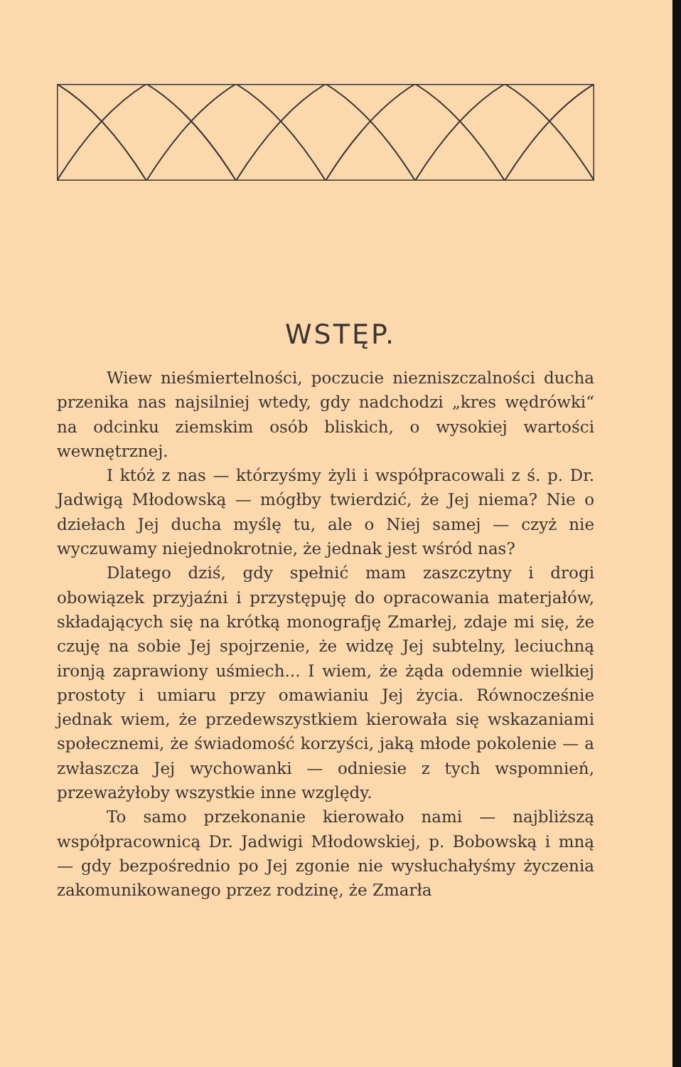WSTĘP.
Wiew nieśmiertelności, poczucie niezniszczalności ducha przenika nas najsilniej wtedy, gdy nadchodzi „kres wędrówki“ na odcinku ziemskim osób bliskich, o wysokiej wartości wewnętrznej.
I któż z nas — którzyśmy żyli i współpracowali z ś. p. Dr. Jadwigą Młodowską — mógłby twierdzić, że Jej niema? Nie o dziełach Jej ducha myślę tu, ale o Niej samej — czyż nie wyczuwamy niejednokrotnie, że jednak jest wśród nas?
Dlatego dziś, gdy spełnić mam zaszczytny i drogi obowiązek przyjaźni i przystępuję do opracowania materjałów, składających się na krótką monografję Zmarłej, zdaje mi się, że czuję na sobie Jej spojrzenie, że widzę Jej subtelny, leciuchną ironją zaprawiony uśmiech... I wiem, że żąda odemnie wielkiej prostoty i umiaru przy omawianiu Jej życia. Równocześnie jednak wiem, że przedewszystkiem kierowała się wskazaniami społecznemi, że świadomość korzyści, jaką młode pokolenie — a zwłaszcza Jej wychowanki — odniesie z tych wspomnień, przeważyłoby wszystkie inne względy.
To samo przekonanie kierowało nami — najbliższą współpracownicą Dr. Jadwigi Młodowskiej, p. Bobowską i mną — gdy bezpośrednio po Jej zgonie nie wysłuchałyśmy życzenia zakomunikowanego przez rodzinę, że Zmarła